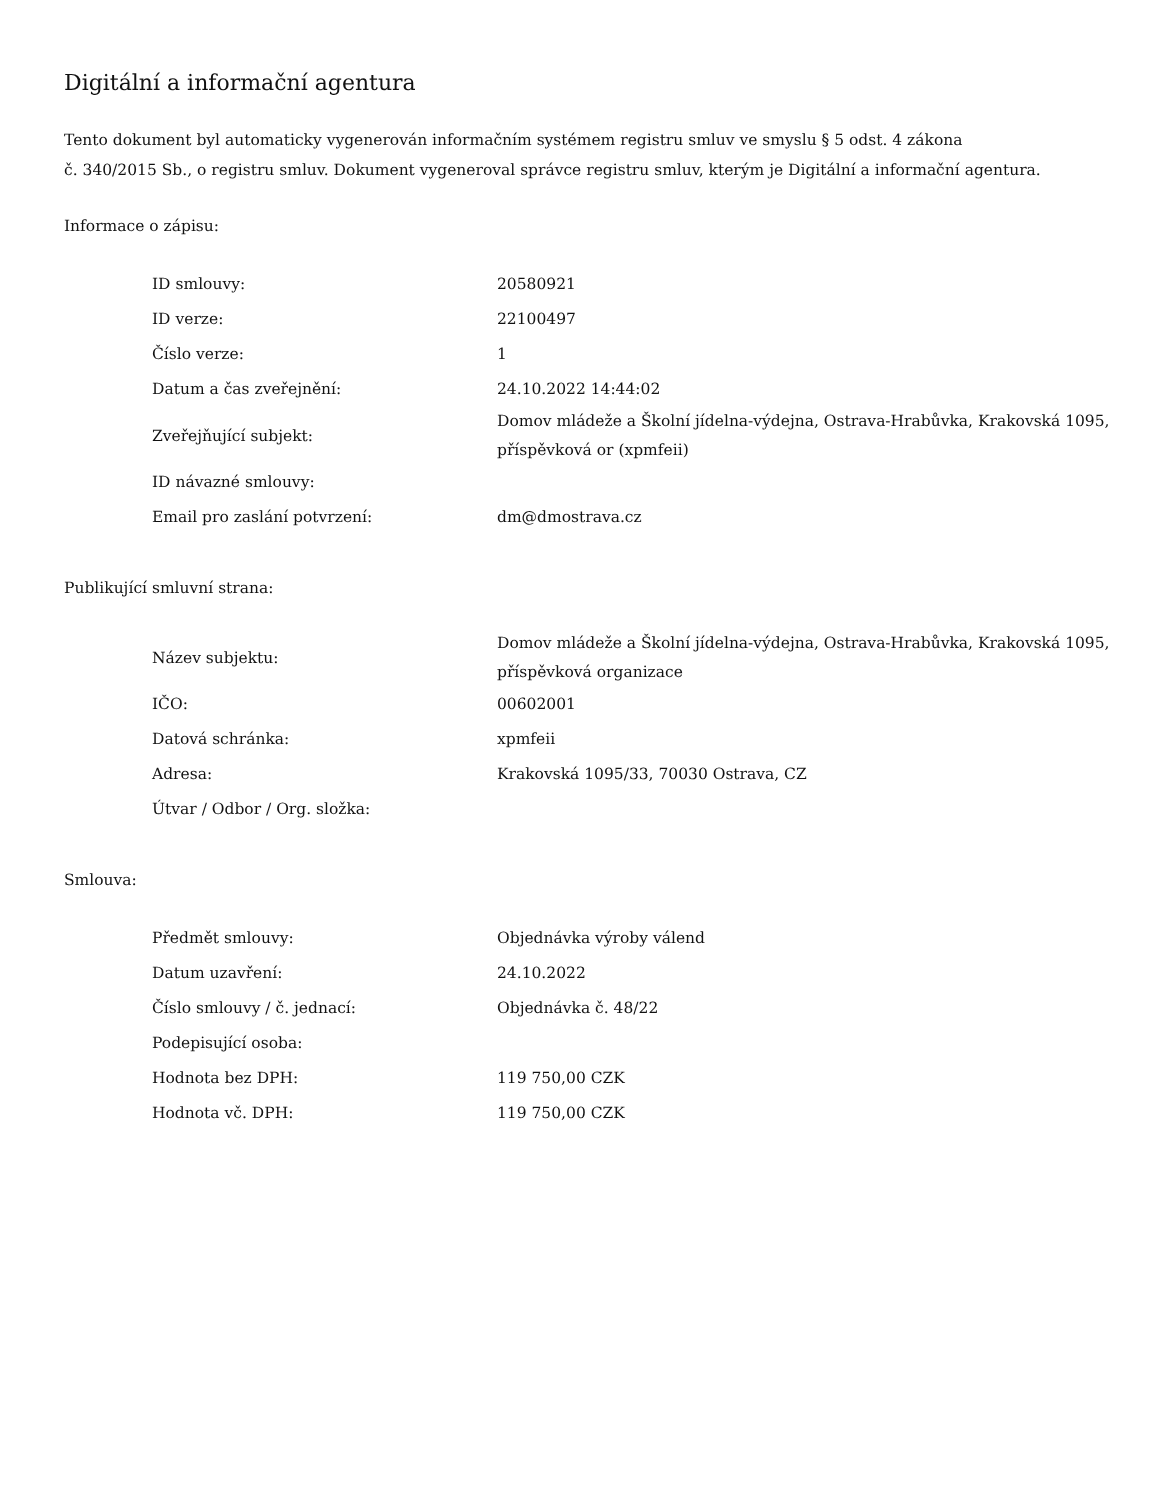Digitální a informační agentura
Tento dokument byl automaticky vygenerován informačním systémem registru smluv ve smyslu § 5 odst. 4 zákona
č. 340/2015 Sb., o registru smluv. Dokument vygeneroval správce registru smluv, kterým je Digitální a informační agentura.
Informace o zápisu:
| ID smlouvy: | 20580921 |
| ID verze: | 22100497 |
| Číslo verze: | 1 |
| Datum a čas zveřejnění: | 24.10.2022 14:44:02 |
| Zveřejňující subjekt: | Domov mládeže a Školní jídelna-výdejna, Ostrava-Hrabůvka, Krakovská 1095, příspěvková or (xpmfeii) |
| ID návazné smlouvy: | |
| Email pro zaslání potvrzení: | dm@dmostrava.cz |
Publikující smluvní strana:
| Název subjektu: | Domov mládeže a Školní jídelna-výdejna, Ostrava-Hrabůvka, Krakovská 1095, příspěvková organizace |
| IČO: | 00602001 |
| Datová schránka: | xpmfeii |
| Adresa: | Krakovská 1095/33, 70030 Ostrava, CZ |
| Útvar / Odbor / Org. složka: | |
Smlouva:
| Předmět smlouvy: | Objednávka výroby válend |
| Datum uzavření: | 24.10.2022 |
| Číslo smlouvy / č. jednací: | Objednávka č. 48/22 |
| Podepisující osoba: | |
| Hodnota bez DPH: | 119 750,00 CZK |
| Hodnota vč. DPH: | 119 750,00 CZK |